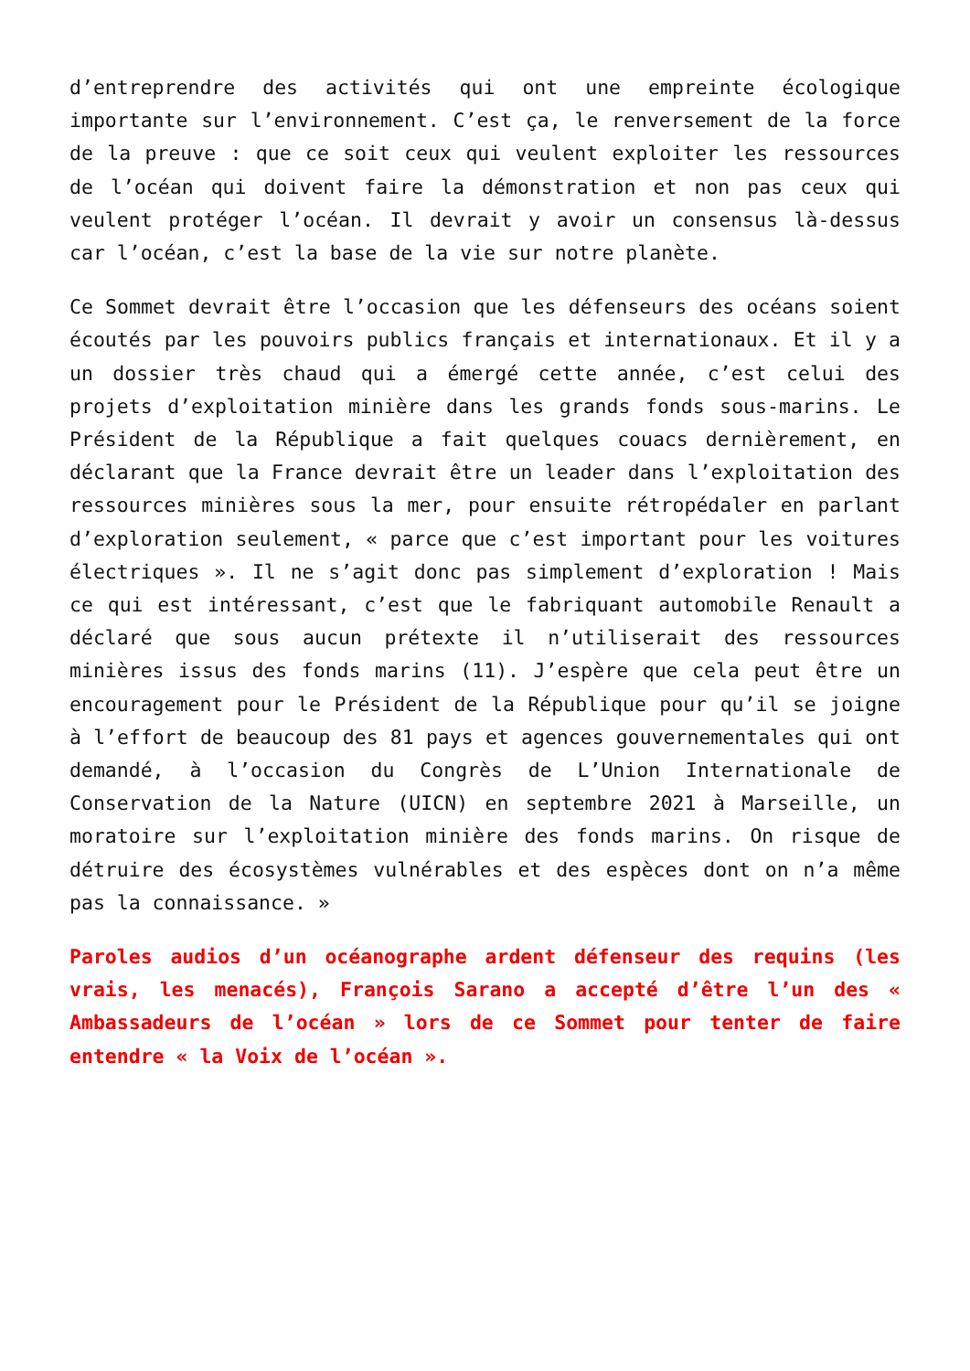d’entreprendre des activités qui ont une empreinte écologique importante sur l’environnement. C’est ça, le renversement de la force de la preuve : que ce soit ceux qui veulent exploiter les ressources de l’océan qui doivent faire la démonstration et non pas ceux qui veulent protéger l’océan. Il devrait y avoir un consensus là-dessus car l’océan, c’est la base de la vie sur notre planète.
Ce Sommet devrait être l’occasion que les défenseurs des océans soient écoutés par les pouvoirs publics français et internationaux. Et il y a un dossier très chaud qui a émergé cette année, c’est celui des projets d’exploitation minière dans les grands fonds sous-marins. Le Président de la République a fait quelques couacs dernièrement, en déclarant que la France devrait être un leader dans l’exploitation des ressources minières sous la mer, pour ensuite rétropédaler en parlant d’exploration seulement, « parce que c’est important pour les voitures électriques ». Il ne s’agit donc pas simplement d’exploration ! Mais ce qui est intéressant, c’est que le fabriquant automobile Renault a déclaré que sous aucun prétexte il n’utiliserait des ressources minières issus des fonds marins (11). J’espère que cela peut être un encouragement pour le Président de la République pour qu’il se joigne à l’effort de beaucoup des 81 pays et agences gouvernementales qui ont demandé, à l’occasion du Congrès de L’Union Internationale de Conservation de la Nature (UICN) en septembre 2021 à Marseille, un moratoire sur l’exploitation minière des fonds marins. On risque de détruire des écosystèmes vulnérables et des espèces dont on n’a même pas la connaissance. »
Paroles audios d’un océanographe ardent défenseur des requins (les vrais, les menacés), François Sarano a accepté d’être l’un des « Ambassadeurs de l’océan » lors de ce Sommet pour tenter de faire entendre « la Voix de l’océan ».